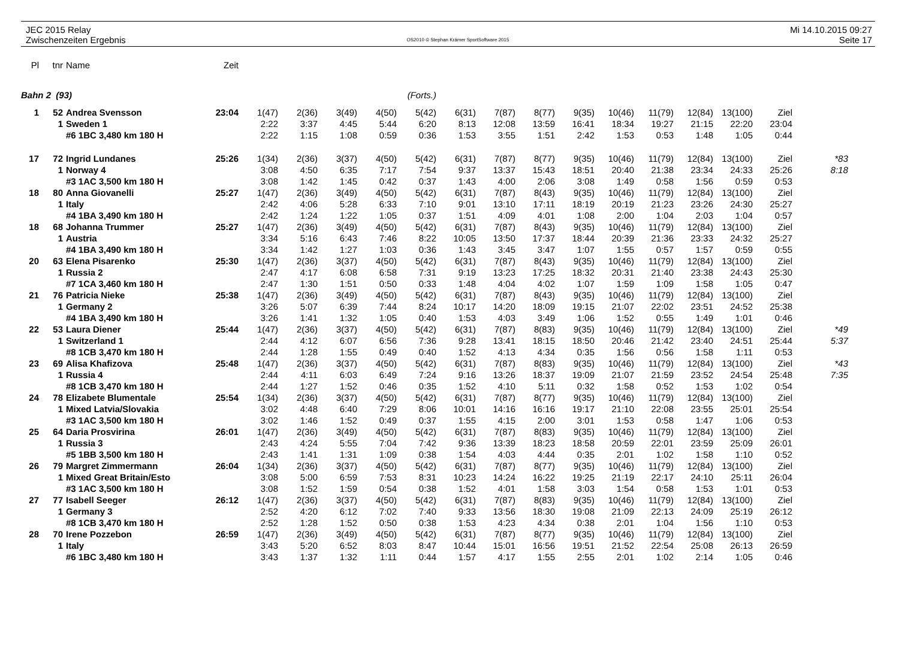JEC 2015 Relay
Zwischenzeiten Ergebnis
OS2010 © Stephan Krämer SportSoftware 2015
Mi 14.10.2015 09:27
Seite 17
| Pl | tnr | Name | Zeit | | | | | | | | | | | | | | | |
| Bahn 2 (93) | | | (Forts.) | | | | | | | | | | | | | | | |
| 1 | 52 | Andrea Svensson | 23:04 | 1(47) | 2(36) | 3(49) | 4(50) | 5(42) | 6(31) | 7(87) | 8(77) | 9(35) | 10(46) | 11(79) | 12(84) | 13(100) | Ziel | |
| | 1 | Sweden 1 | | 2:22 | 3:37 | 4:45 | 5:44 | 6:20 | 8:13 | 12:08 | 13:59 | 16:41 | 18:34 | 19:27 | 21:15 | 22:20 | 23:04 | |
| | | #6 1BC 3,480 km 180 H | | 2:22 | 1:15 | 1:08 | 0:59 | 0:36 | 1:53 | 3:55 | 1:51 | 2:42 | 1:53 | 0:53 | 1:48 | 1:05 | 0:44 | |
| 17 | 72 | Ingrid Lundanes | 25:26 | 1(34) | 2(36) | 3(37) | 4(50) | 5(42) | 6(31) | 7(87) | 8(77) | 9(35) | 10(46) | 11(79) | 12(84) | 13(100) | Ziel | *83 |
| | 1 | Norway 4 | | 3:08 | 4:50 | 6:35 | 7:17 | 7:54 | 9:37 | 13:37 | 15:43 | 18:51 | 20:40 | 21:38 | 23:34 | 24:33 | 25:26 | 8:18 |
| | | #3 1AC 3,500 km 180 H | | 3:08 | 1:42 | 1:45 | 0:42 | 0:37 | 1:43 | 4:00 | 2:06 | 3:08 | 1:49 | 0:58 | 1:56 | 0:59 | 0:53 | |
| 18 | 80 | Anna Giovanelli | 25:27 | 1(47) | 2(36) | 3(49) | 4(50) | 5(42) | 6(31) | 7(87) | 8(43) | 9(35) | 10(46) | 11(79) | 12(84) | 13(100) | Ziel | |
| | 1 | Italy | | 2:42 | 4:06 | 5:28 | 6:33 | 7:10 | 9:01 | 13:10 | 17:11 | 18:19 | 20:19 | 21:23 | 23:26 | 24:30 | 25:27 | |
| | | #4 1BA 3,490 km 180 H | | 2:42 | 1:24 | 1:22 | 1:05 | 0:37 | 1:51 | 4:09 | 4:01 | 1:08 | 2:00 | 1:04 | 2:03 | 1:04 | 0:57 | |
| 18 | 68 | Johanna Trummer | 25:27 | 1(47) | 2(36) | 3(49) | 4(50) | 5(42) | 6(31) | 7(87) | 8(43) | 9(35) | 10(46) | 11(79) | 12(84) | 13(100) | Ziel | |
| | 1 | Austria | | 3:34 | 5:16 | 6:43 | 7:46 | 8:22 | 10:05 | 13:50 | 17:37 | 18:44 | 20:39 | 21:36 | 23:33 | 24:32 | 25:27 | |
| | | #4 1BA 3,490 km 180 H | | 3:34 | 1:42 | 1:27 | 1:03 | 0:36 | 1:43 | 3:45 | 3:47 | 1:07 | 1:55 | 0:57 | 1:57 | 0:59 | 0:55 | |
| 20 | 63 | Elena Pisarenko | 25:30 | 1(47) | 2(36) | 3(37) | 4(50) | 5(42) | 6(31) | 7(87) | 8(43) | 9(35) | 10(46) | 11(79) | 12(84) | 13(100) | Ziel | |
| | 1 | Russia 2 | | 2:47 | 4:17 | 6:08 | 6:58 | 7:31 | 9:19 | 13:23 | 17:25 | 18:32 | 20:31 | 21:40 | 23:38 | 24:43 | 25:30 | |
| | | #7 1CA 3,460 km 180 H | | 2:47 | 1:30 | 1:51 | 0:50 | 0:33 | 1:48 | 4:04 | 4:02 | 1:07 | 1:59 | 1:09 | 1:58 | 1:05 | 0:47 | |
| 21 | 76 | Patricia Nieke | 25:38 | 1(47) | 2(36) | 3(49) | 4(50) | 5(42) | 6(31) | 7(87) | 8(43) | 9(35) | 10(46) | 11(79) | 12(84) | 13(100) | Ziel | |
| | 1 | Germany 2 | | 3:26 | 5:07 | 6:39 | 7:44 | 8:24 | 10:17 | 14:20 | 18:09 | 19:15 | 21:07 | 22:02 | 23:51 | 24:52 | 25:38 | |
| | | #4 1BA 3,490 km 180 H | | 3:26 | 1:41 | 1:32 | 1:05 | 0:40 | 1:53 | 4:03 | 3:49 | 1:06 | 1:52 | 0:55 | 1:49 | 1:01 | 0:46 | |
| 22 | 53 | Laura Diener | 25:44 | 1(47) | 2(36) | 3(37) | 4(50) | 5(42) | 6(31) | 7(87) | 8(83) | 9(35) | 10(46) | 11(79) | 12(84) | 13(100) | Ziel | *49 |
| | 1 | Switzerland 1 | | 2:44 | 4:12 | 6:07 | 6:56 | 7:36 | 9:28 | 13:41 | 18:15 | 18:50 | 20:46 | 21:42 | 23:40 | 24:51 | 25:44 | 5:37 |
| | | #8 1CB 3,470 km 180 H | | 2:44 | 1:28 | 1:55 | 0:49 | 0:40 | 1:52 | 4:13 | 4:34 | 0:35 | 1:56 | 0:56 | 1:58 | 1:11 | 0:53 | |
| 23 | 69 | Alisa Khafizova | 25:48 | 1(47) | 2(36) | 3(37) | 4(50) | 5(42) | 6(31) | 7(87) | 8(83) | 9(35) | 10(46) | 11(79) | 12(84) | 13(100) | Ziel | *43 |
| | 1 | Russia 4 | | 2:44 | 4:11 | 6:03 | 6:49 | 7:24 | 9:16 | 13:26 | 18:37 | 19:09 | 21:07 | 21:59 | 23:52 | 24:54 | 25:48 | 7:35 |
| | | #8 1CB 3,470 km 180 H | | 2:44 | 1:27 | 1:52 | 0:46 | 0:35 | 1:52 | 4:10 | 5:11 | 0:32 | 1:58 | 0:52 | 1:53 | 1:02 | 0:54 | |
| 24 | 78 | Elizabete Blumentale | 25:54 | 1(34) | 2(36) | 3(37) | 4(50) | 5(42) | 6(31) | 7(87) | 8(77) | 9(35) | 10(46) | 11(79) | 12(84) | 13(100) | Ziel | |
| | 1 | Mixed Latvia/Slovakia | | 3:02 | 4:48 | 6:40 | 7:29 | 8:06 | 10:01 | 14:16 | 16:16 | 19:17 | 21:10 | 22:08 | 23:55 | 25:01 | 25:54 | |
| | | #3 1AC 3,500 km 180 H | | 3:02 | 1:46 | 1:52 | 0:49 | 0:37 | 1:55 | 4:15 | 2:00 | 3:01 | 1:53 | 0:58 | 1:47 | 1:06 | 0:53 | |
| 25 | 64 | Daria Prosvirina | 26:01 | 1(47) | 2(36) | 3(49) | 4(50) | 5(42) | 6(31) | 7(87) | 8(83) | 9(35) | 10(46) | 11(79) | 12(84) | 13(100) | Ziel | |
| | 1 | Russia 3 | | 2:43 | 4:24 | 5:55 | 7:04 | 7:42 | 9:36 | 13:39 | 18:23 | 18:58 | 20:59 | 22:01 | 23:59 | 25:09 | 26:01 | |
| | | #5 1BB 3,500 km 180 H | | 2:43 | 1:41 | 1:31 | 1:09 | 0:38 | 1:54 | 4:03 | 4:44 | 0:35 | 2:01 | 1:02 | 1:58 | 1:10 | 0:52 | |
| 26 | 79 | Margret Zimmermann | 26:04 | 1(34) | 2(36) | 3(37) | 4(50) | 5(42) | 6(31) | 7(87) | 8(77) | 9(35) | 10(46) | 11(79) | 12(84) | 13(100) | Ziel | |
| | 1 | Mixed Great Britain/Esto | | 3:08 | 5:00 | 6:59 | 7:53 | 8:31 | 10:23 | 14:24 | 16:22 | 19:25 | 21:19 | 22:17 | 24:10 | 25:11 | 26:04 | |
| | | #3 1AC 3,500 km 180 H | | 3:08 | 1:52 | 1:59 | 0:54 | 0:38 | 1:52 | 4:01 | 1:58 | 3:03 | 1:54 | 0:58 | 1:53 | 1:01 | 0:53 | |
| 27 | 77 | Isabell Seeger | 26:12 | 1(47) | 2(36) | 3(37) | 4(50) | 5(42) | 6(31) | 7(87) | 8(83) | 9(35) | 10(46) | 11(79) | 12(84) | 13(100) | Ziel | |
| | 1 | Germany 3 | | 2:52 | 4:20 | 6:12 | 7:02 | 7:40 | 9:33 | 13:56 | 18:30 | 19:08 | 21:09 | 22:13 | 24:09 | 25:19 | 26:12 | |
| | | #8 1CB 3,470 km 180 H | | 2:52 | 1:28 | 1:52 | 0:50 | 0:38 | 1:53 | 4:23 | 4:34 | 0:38 | 2:01 | 1:04 | 1:56 | 1:10 | 0:53 | |
| 28 | 70 | Irene Pozzebon | 26:59 | 1(47) | 2(36) | 3(49) | 4(50) | 5(42) | 6(31) | 7(87) | 8(77) | 9(35) | 10(46) | 11(79) | 12(84) | 13(100) | Ziel | |
| | 1 | Italy | | 3:43 | 5:20 | 6:52 | 8:03 | 8:47 | 10:44 | 15:01 | 16:56 | 19:51 | 21:52 | 22:54 | 25:08 | 26:13 | 26:59 | |
| | | #6 1BC 3,480 km 180 H | | 3:43 | 1:37 | 1:32 | 1:11 | 0:44 | 1:57 | 4:17 | 1:55 | 2:55 | 2:01 | 1:02 | 2:14 | 1:05 | 0:46 | |